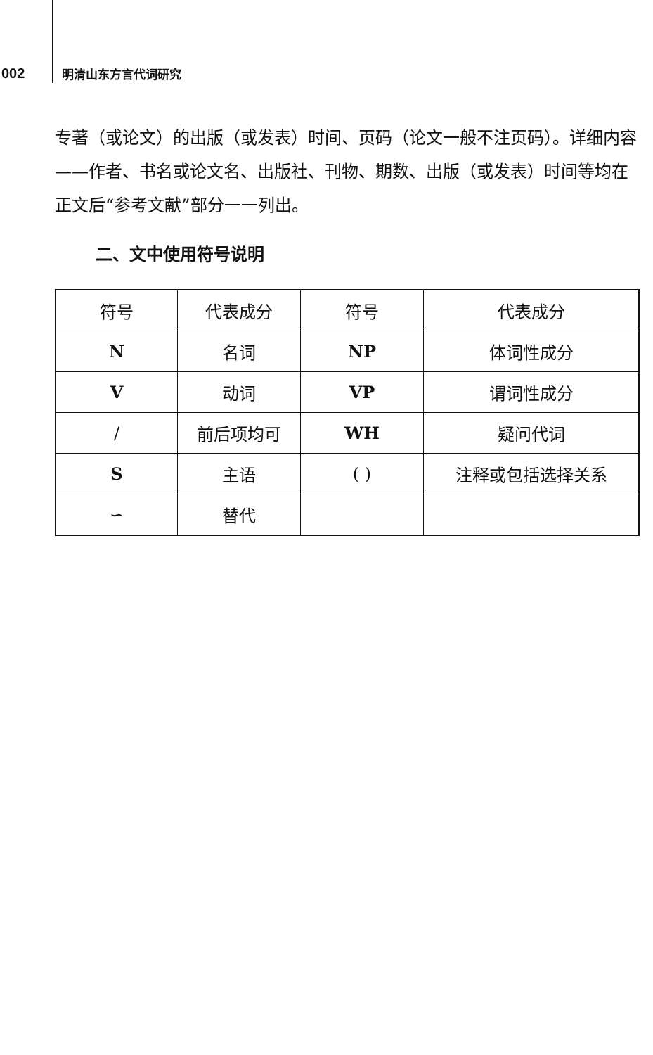002 明清山东方言代词研究
专著（或论文）的出版（或发表）时间、页码（论文一般不注页码）。详细内容——作者、书名或论文名、出版社、刊物、期数、出版（或发表）时间等均在正文后“参考文献”部分一一列出。
二、文中使用符号说明
| 符号 | 代表成分 | 符号 | 代表成分 |
| N | 名词 | NP | 体词性成分 |
| V | 动词 | VP | 谓词性成分 |
| / | 前后项均可 | WH | 疑问代词 |
| S | 主语 | ( ) | 注释或包括选择关系 |
| ∽ | 替代 | | |